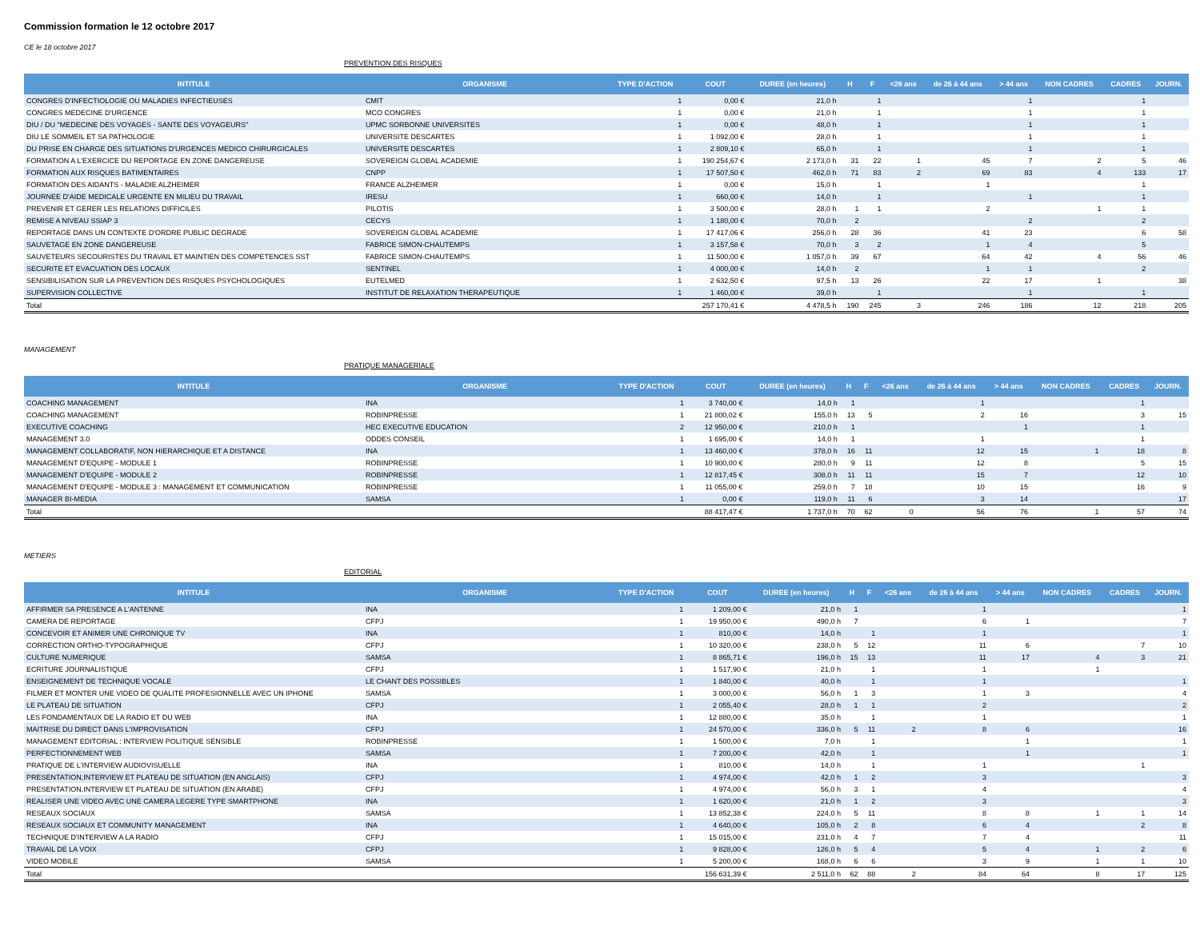Commission formation le 12 octobre 2017
CE le 18 octobre 2017
PREVENTION DES RISQUES
| INTITULE | ORGANISME | TYPE D'ACTION | COUT | DUREE (en heures) | H | F | <26 ans | de 26 à 44 ans | > 44 ans | NON CADRES | CADRES | JOURN. |
| --- | --- | --- | --- | --- | --- | --- | --- | --- | --- | --- | --- | --- |
| CONGRES D'INFECTIOLOGIE OU MALADIES INFECTIEUSES | CMIT | 1 | 0,00 € | 21,0 h | | 1 | | | 1 | | 1 | |
| CONGRES MEDECINE D'URGENCE | MCO CONGRES | 1 | 0,00 € | 21,0 h | | 1 | | | 1 | | 1 | |
| DIU / DU "MEDECINE DES VOYAGES - SANTE DES VOYAGEURS" | UPMC SORBONNE UNIVERSITES | 1 | 0,00 € | 48,0 h | | 1 | | | 1 | | 1 | |
| DIU LE SOMMEIL ET SA PATHOLOGIE | UNIVERSITE DESCARTES | 1 | 1 092,00 € | 28,0 h | | 1 | | | 1 | | 1 | |
| DU PRISE EN CHARGE DES SITUATIONS D'URGENCES MEDICO CHIRURGICALES | UNIVERSITE DESCARTES | 1 | 2 809,10 € | 65,0 h | | 1 | | | 1 | | 1 | |
| FORMATION A L'EXERCICE DU REPORTAGE EN ZONE DANGEREUSE | SOVEREIGN GLOBAL ACADEMIE | 1 | 190 254,67 € | 2 173,0 h | 31 | 22 | 1 | 45 | 7 | 2 | 5 | 46 |
| FORMATION AUX RISQUES BATIMENTAIRES | CNPP | 1 | 17 507,50 € | 462,0 h | 71 | 83 | 2 | 69 | 83 | 4 | 133 | 17 |
| FORMATION DES AIDANTS - MALADIE ALZHEIMER | FRANCE ALZHEIMER | 1 | 0,00 € | 15,0 h | | 1 | | 1 | | | 1 | |
| JOURNEE D'AIDE MEDICALE URGENTE EN MILIEU DU TRAVAIL | IRESU | 1 | 660,00 € | 14,0 h | | 1 | | | 1 | | 1 | |
| PREVENIR ET GERER LES RELATIONS DIFFICILES | PILOTIS | 1 | 3 500,00 € | 28,0 h | 1 | 1 | | 2 | | 1 | 1 | |
| REMISE A NIVEAU SSIAP 3 | CECYS | 1 | 1 180,00 € | 70,0 h | 2 | | | | 2 | | 2 | |
| REPORTAGE DANS UN CONTEXTE D'ORDRE PUBLIC DEGRADE | SOVEREIGN GLOBAL ACADEMIE | 1 | 17 417,06 € | 256,0 h | 28 | 36 | | 41 | 23 | | 6 | 58 |
| SAUVETAGE EN ZONE DANGEREUSE | FABRICE SIMON-CHAUTEMPS | 1 | 3 157,58 € | 70,0 h | 3 | 2 | | 1 | 4 | | 5 | |
| SAUVETEURS SECOURISTES DU TRAVAIL ET MAINTIEN DES COMPETENCES SST | FABRICE SIMON-CHAUTEMPS | 1 | 11 500,00 € | 1 057,0 h | 39 | 67 | | 64 | 42 | 4 | 56 | 46 |
| SECURITE ET EVACUATION DES LOCAUX | SENTINEL | 1 | 4 000,00 € | 14,0 h | 2 | | | 1 | 1 | | 2 | |
| SENSIBILISATION SUR LA PREVENTION DES RISQUES PSYCHOLOGIQUES | EUTELMED | 1 | 2 632,50 € | 97,5 h | 13 | 26 | | 22 | 17 | 1 | | 38 |
| SUPERVISION COLLECTIVE | INSTITUT DE RELAXATION THERAPEUTIQUE | 1 | 1 460,00 € | 39,0 h | | 1 | | | 1 | | 1 | |
| Total | | | 257 170,41 € | 4 478,5 h | 190 | 245 | 3 | 246 | 186 | 12 | 218 | 205 |
MANAGEMENT
PRATIQUE MANAGERIALE
| INTITULE | ORGANISME | TYPE D'ACTION | COUT | DUREE (en heures) | H | F | <26 ans | de 26 à 44 ans | > 44 ans | NON CADRES | CADRES | JOURN. |
| --- | --- | --- | --- | --- | --- | --- | --- | --- | --- | --- | --- | --- |
| COACHING MANAGEMENT | INA | 1 | 3 740,00 € | 14,0 h | 1 | | | 1 | | | 1 | |
| COACHING MANAGEMENT | ROBINPRESSE | 1 | 21 800,02 € | 155,0 h | 13 | 5 | | 2 | 16 | | 3 | 15 |
| EXECUTIVE COACHING | HEC EXECUTIVE EDUCATION | 2 | 12 950,00 € | 210,0 h | 1 | | | | 1 | | 1 | |
| MANAGEMENT 3.0 | ODDES CONSEIL | 1 | 1 695,00 € | 14,0 h | 1 | | | 1 | | | 1 | |
| MANAGEMENT COLLABORATIF, NON HIERARCHIQUE ET A DISTANCE | INA | 1 | 13 460,00 € | 378,0 h | 16 | 11 | | 12 | 15 | 1 | 18 | 8 |
| MANAGEMENT D'EQUIPE - MODULE 1 | ROBINPRESSE | 1 | 10 900,00 € | 280,0 h | 9 | 11 | | 12 | 8 | | 5 | 15 |
| MANAGEMENT D'EQUIPE - MODULE 2 | ROBINPRESSE | 1 | 12 817,45 € | 308,0 h | 11 | 11 | | 15 | 7 | | 12 | 10 |
| MANAGEMENT D'EQUIPE - MODULE 3 : MANAGEMENT ET COMMUNICATION | ROBINPRESSE | 1 | 11 055,00 € | 259,0 h | 7 | 18 | | 10 | 15 | | 16 | 9 |
| MANAGER BI-MEDIA | SAMSA | 1 | 0,00 € | 119,0 h | 11 | 6 | | 3 | 14 | | | 17 |
| Total | | | 88 417,47 € | 1 737,0 h | 70 | 62 | 0 | 56 | 76 | 1 | 57 | 74 |
METIERS
EDITORIAL
| INTITULE | ORGANISME | TYPE D'ACTION | COUT | DUREE (en heures) | H | F | <26 ans | de 26 à 44 ans | > 44 ans | NON CADRES | CADRES | JOURN. |
| --- | --- | --- | --- | --- | --- | --- | --- | --- | --- | --- | --- | --- |
| AFFIRMER SA PRESENCE A L'ANTENNE | INA | 1 | 1 209,00 € | 21,0 h | 1 | | | 1 | | | | 1 |
| CAMERA DE REPORTAGE | CFPJ | 1 | 19 950,00 € | 490,0 h | 7 | | | 6 | 1 | | | 7 |
| CONCEVOIR ET ANIMER UNE CHRONIQUE TV | INA | 1 | 810,00 € | 14,0 h | | 1 | | 1 | | | | 1 |
| CORRECTION ORTHO-TYPOGRAPHIQUE | CFPJ | 1 | 10 320,00 € | 238,0 h | 5 | 12 | | 11 | 6 | | 7 | 10 |
| CULTURE NUMERIQUE | SAMSA | 1 | 8 865,71 € | 196,0 h | 15 | 13 | | 11 | 17 | 4 | 3 | 21 |
| ECRITURE JOURNALISTIQUE | CFPJ | 1 | 1 517,90 € | 21,0 h | | 1 | | 1 | | 1 | | |
| ENSEIGNEMENT DE TECHNIQUE VOCALE | LE CHANT DES POSSIBLES | 1 | 1 840,00 € | 40,0 h | | 1 | | 1 | | | | 1 |
| FILMER ET MONTER UNE VIDEO DE QUALITE PROFESIONNELLE AVEC UN IPHONE | SAMSA | 1 | 3 000,00 € | 56,0 h | 1 | 3 | | 1 | 3 | | | 4 |
| LE PLATEAU DE SITUATION | CFPJ | 1 | 2 055,40 € | 28,0 h | 1 | 1 | | 2 | | | | 2 |
| LES FONDAMENTAUX DE LA RADIO ET DU WEB | INA | 1 | 12 880,00 € | 35,0 h | | 1 | | 1 | | | | 1 |
| MAITRISE DU DIRECT DANS L'IMPROVISATION | CFPJ | 1 | 24 570,00 € | 336,0 h | 5 | 11 | 2 | 8 | 6 | | | 16 |
| MANAGEMENT EDITORIAL : INTERVIEW POLITIQUE SENSIBLE | ROBINPRESSE | 1 | 1 500,00 € | 7,0 h | | 1 | | | 1 | | | 1 |
| PERFECTIONNEMENT WEB | SAMSA | 1 | 7 200,00 € | 42,0 h | | 1 | | | 1 | | | 1 |
| PRATIQUE DE L'INTERVIEW AUDIOVISUELLE | INA | 1 | 810,00 € | 14,0 h | | 1 | | 1 | | | 1 | |
| PRESENTATION,INTERVIEW ET PLATEAU DE SITUATION (EN ANGLAIS) | CFPJ | 1 | 4 974,00 € | 42,0 h | 1 | 2 | | 3 | | | | 3 |
| PRESENTATION,INTERVIEW ET PLATEAU DE SITUATION (EN ARABE) | CFPJ | 1 | 4 974,00 € | 56,0 h | 3 | 1 | | 4 | | | | 4 |
| REALISER UNE VIDEO AVEC UNE CAMERA LEGERE TYPE SMARTPHONE | INA | 1 | 1 620,00 € | 21,0 h | 1 | 2 | | 3 | | | | 3 |
| RESEAUX SOCIAUX | SAMSA | 1 | 13 852,38 € | 224,0 h | 5 | 11 | | 8 | 8 | 1 | 1 | 14 |
| RESEAUX SOCIAUX ET COMMUNITY MANAGEMENT | INA | 1 | 4 640,00 € | 105,0 h | 2 | 8 | | 6 | 4 | | 2 | 8 |
| TECHNIQUE D'INTERVIEW A LA RADIO | CFPJ | 1 | 15 015,00 € | 231,0 h | 4 | 7 | | 7 | 4 | | | 11 |
| TRAVAIL DE LA VOIX | CFPJ | 1 | 9 828,00 € | 126,0 h | 5 | 4 | | 5 | 4 | 1 | 2 | 6 |
| VIDEO MOBILE | SAMSA | 1 | 5 200,00 € | 168,0 h | 6 | 6 | | 3 | 9 | 1 | 1 | 10 |
| Total | | | 156 631,39 € | 2 511,0 h | 62 | 88 | 2 | 84 | 64 | 8 | 17 | 125 |